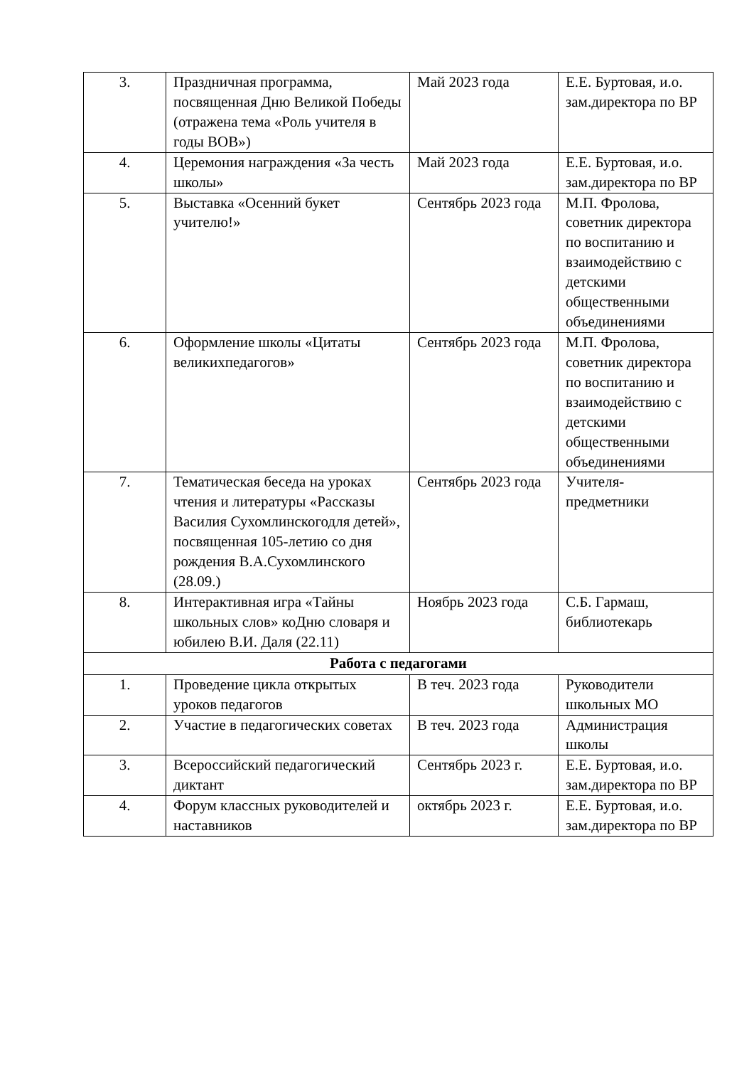| 3. | Праздничная программа, посвященная Дню Великой Победы (отражена тема «Роль учителя в годы ВОВ») | Май 2023 года | Е.Е. Буртовая, и.о. зам.директора по ВР |
| 4. | Церемония награждения «За честь школы» | Май 2023 года | Е.Е. Буртовая, и.о. зам.директора по ВР |
| 5. | Выставка «Осенний букет учителю!» | Сентябрь 2023 года | М.П. Фролова, советник директора по воспитанию и взаимодействию с детскими общественными объединениями |
| 6. | Оформление школы «Цитаты великихпедагогов» | Сентябрь 2023 года | М.П. Фролова, советник директора по воспитанию и взаимодействию с детскими общественными объединениями |
| 7. | Тематическая беседа на уроках чтения и литературы «Рассказы Василия Сухомлинскогодля детей», посвященная 105-летию со дня рождения В.А.Сухомлинского (28.09.) | Сентябрь 2023 года | Учителя-предметники |
| 8. | Интерактивная игра «Тайны школьных слов» коДню словаря и юбилею В.И. Даля (22.11) | Ноябрь 2023 года | С.Б. Гармаш, библиотекарь |
| Работа с педагогами | | | |
| 1. | Проведение цикла открытых уроков педагогов | В теч. 2023 года | Руководители школьных МО |
| 2. | Участие в педагогических советах | В теч. 2023 года | Администрация школы |
| 3. | Всероссийский педагогический диктант | Сентябрь 2023 г. | Е.Е. Буртовая, и.о. зам.директора по ВР |
| 4. | Форум классных руководителей и наставников | октябрь 2023 г. | Е.Е. Буртовая, и.о. зам.директора по ВР |